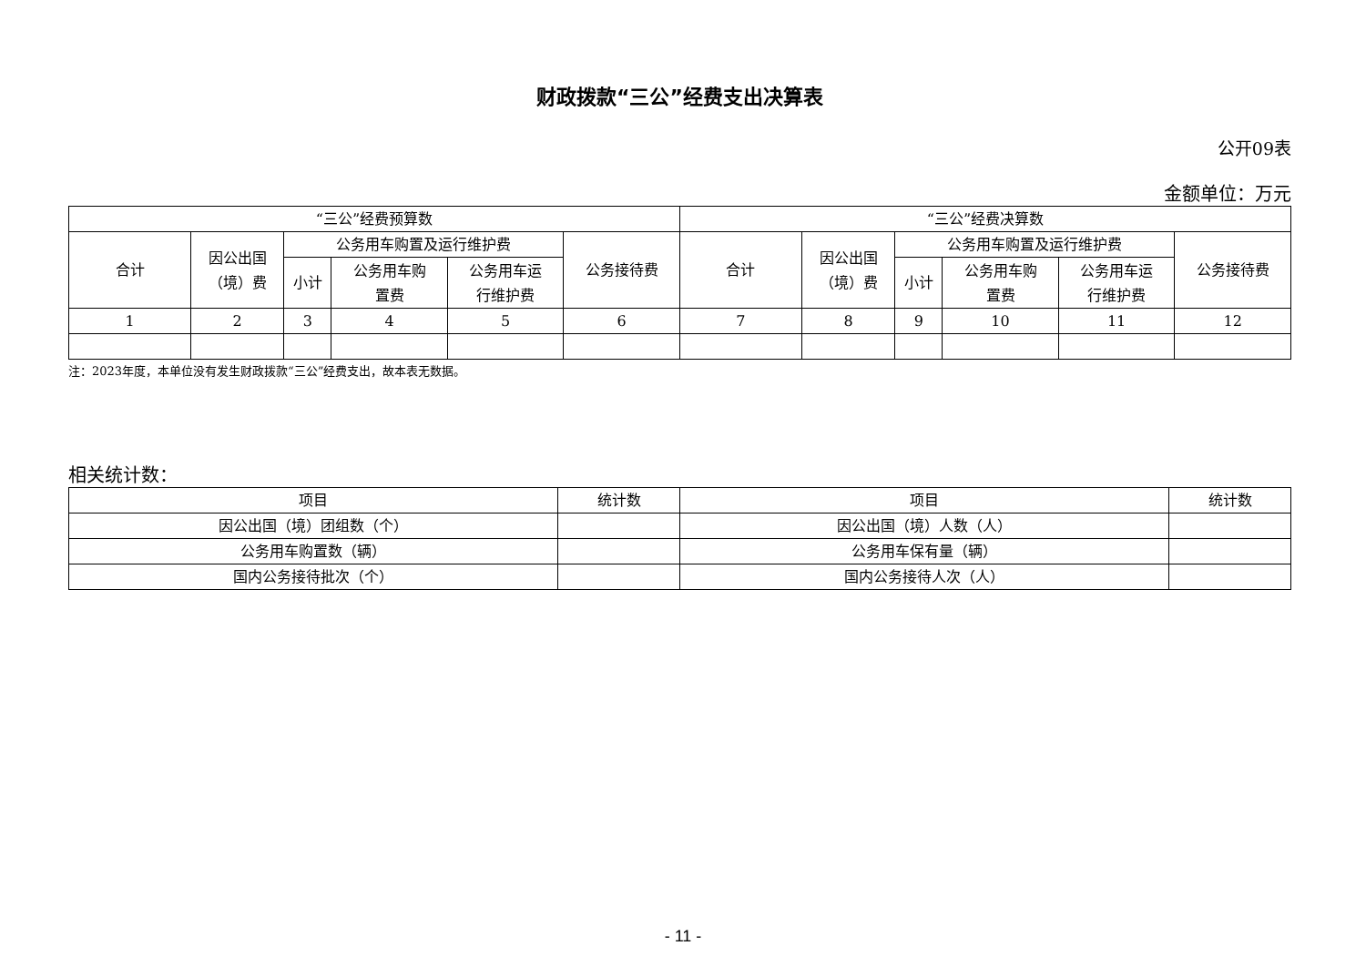财政拨款“三公”经费支出决算表
公开09表
金额单位：万元
| “三公”经费预算数 | | | | | | “三公”经费决算数 | | | | | |
| --- | --- | --- | --- | --- | --- | --- | --- | --- | --- | --- | --- |
| 合计 | 因公出国 （境）费 | 公务用车购置及运行维护费 | | | 公务接待费 | 合计 | 因公出国 （境）费 | 公务用车购置及运行维护费 | | | 公务接待费 |
| | | 小计 | 公务用车购 置费 | 公务用车运 行维护费 | | | | 小计 | 公务用车购 置费 | 公务用车运 行维护费 | |
| 1 | 2 | 3 | 4 | 5 | 6 | 7 | 8 | 9 | 10 | 11 | 12 |
注：2023年度，本单位没有发生财政拨款“三公”经费支出，故本表无数据。
相关统计数：
| 项目 | 统计数 | 项目 | 统计数 |
| --- | --- | --- | --- |
| 因公出国（境）团组数（个） | | 因公出国（境）人数（人） | |
| 公务用车购置数（辆） | | 公务用车保有量（辆） | |
| 国内公务接待批次（个） | | 国内公务接待人次（人） | |
- 11 -